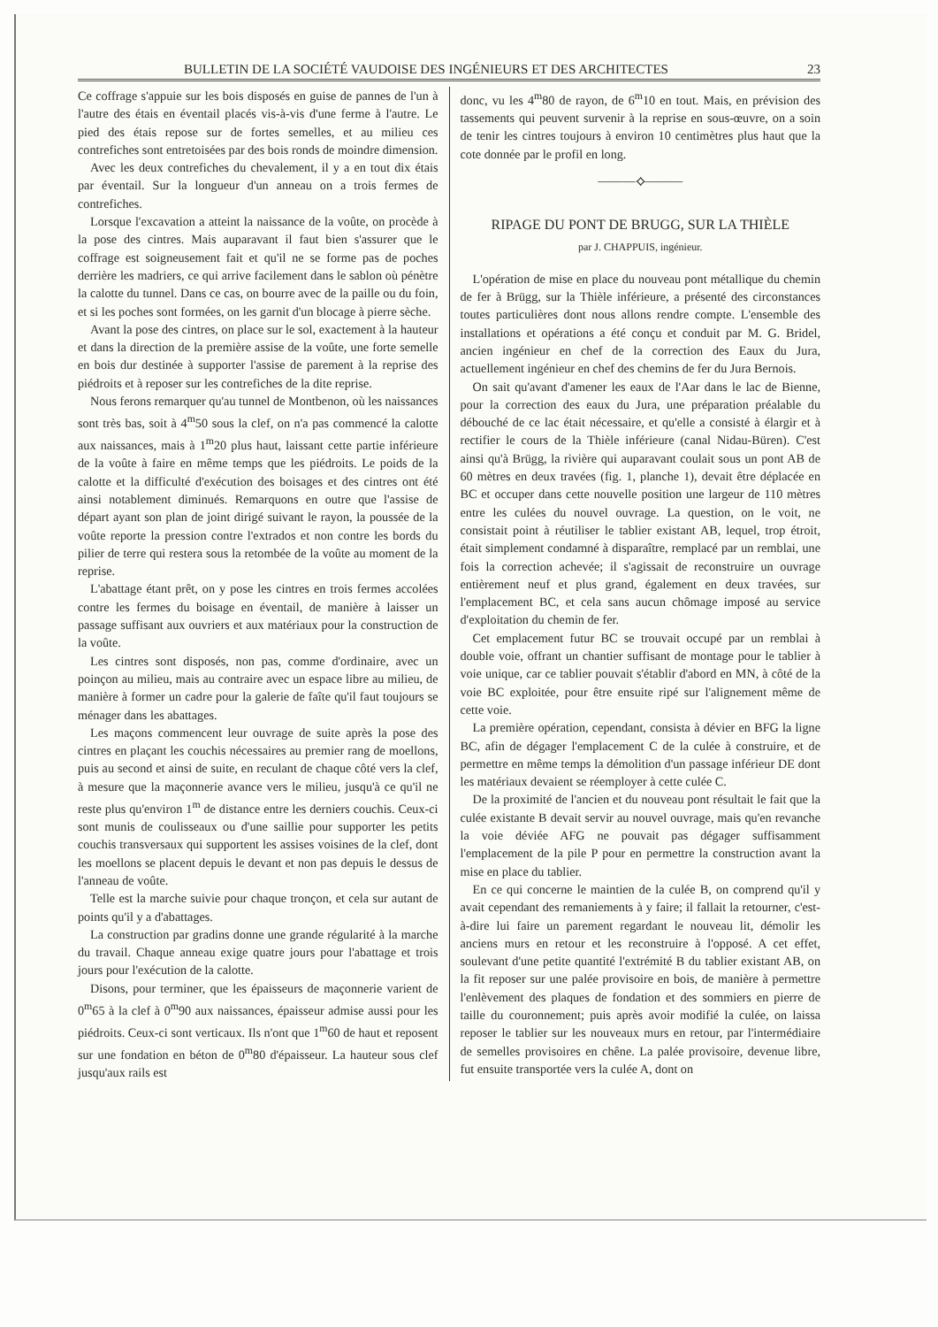BULLETIN DE LA SOCIÉTÉ VAUDOISE DES INGÉNIEURS ET DES ARCHITECTES 23
Ce coffrage s'appuie sur les bois disposés en guise de pannes de l'un à l'autre des étais en éventail placés vis-à-vis d'une ferme à l'autre. Le pied des étais repose sur de fortes semelles, et au milieu ces contrefiches sont entretoisées par des bois ronds de moindre dimension.
Avec les deux contrefiches du chevalement, il y a en tout dix étais par éventail. Sur la longueur d'un anneau on a trois fermes de contrefiches.
Lorsque l'excavation a atteint la naissance de la voûte, on procède à la pose des cintres. Mais auparavant il faut bien s'assurer que le coffrage est soigneusement fait et qu'il ne se forme pas de poches derrière les madriers, ce qui arrive facilement dans le sablon où pénètre la calotte du tunnel. Dans ce cas, on bourre avec de la paille ou du foin, et si les poches sont formées, on les garnit d'un blocage à pierre sèche.
Avant la pose des cintres, on place sur le sol, exactement à la hauteur et dans la direction de la première assise de la voûte, une forte semelle en bois dur destinée à supporter l'assise de parement à la reprise des piédroits et à reposer sur les contrefiches de la dite reprise.
Nous ferons remarquer qu'au tunnel de Montbenon, où les naissances sont très bas, soit à 4<sup>m</sup>50 sous la clef, on n'a pas commencé la calotte aux naissances, mais à 1<sup>m</sup>20 plus haut, laissant cette partie inférieure de la voûte à faire en même temps que les piédroits. Le poids de la calotte et la difficulté d'exécution des boisages et des cintres ont été ainsi notablement diminués. Remarquons en outre que l'assise de départ ayant son plan de joint dirigé suivant le rayon, la poussée de la voûte reporte la pression contre l'extrados et non contre les bords du pilier de terre qui restera sous la retombée de la voûte au moment de la reprise.
L'abattage étant prêt, on y pose les cintres en trois fermes accolées contre les fermes du boisage en éventail, de manière à laisser un passage suffisant aux ouvriers et aux matériaux pour la construction de la voûte.
Les cintres sont disposés, non pas, comme d'ordinaire, avec un poinçon au milieu, mais au contraire avec un espace libre au milieu, de manière à former un cadre pour la galerie de faîte qu'il faut toujours se ménager dans les abattages.
Les maçons commencent leur ouvrage de suite après la pose des cintres en plaçant les couchis nécessaires au premier rang de moellons, puis au second et ainsi de suite, en reculant de chaque côté vers la clef, à mesure que la maçonnerie avance vers le milieu, jusqu'à ce qu'il ne reste plus qu'environ 1<sup>m</sup> de distance entre les derniers couchis. Ceux-ci sont munis de coulisseaux ou d'une saillie pour supporter les petits couchis transversaux qui supportent les assises voisines de la clef, dont les moellons se placent depuis le devant et non pas depuis le dessus de l'anneau de voûte.
Telle est la marche suivie pour chaque tronçon, et cela sur autant de points qu'il y a d'abattages.
La construction par gradins donne une grande régularité à la marche du travail. Chaque anneau exige quatre jours pour l'abattage et trois jours pour l'exécution de la calotte.
Disons, pour terminer, que les épaisseurs de maçonnerie varient de 0<sup>m</sup>65 à la clef à 0<sup>m</sup>90 aux naissances, épaisseur admise aussi pour les piédroits. Ceux-ci sont verticaux. Ils n'ont que 1<sup>m</sup>60 de haut et reposent sur une fondation en béton de 0<sup>m</sup>80 d'épaisseur. La hauteur sous clef jusqu'aux rails est
donc, vu les 4<sup>m</sup>80 de rayon, de 6<sup>m</sup>10 en tout. Mais, en prévision des tassements qui peuvent survenir à la reprise en sous-œuvre, on a soin de tenir les cintres toujours à environ 10 centimètres plus haut que la cote donnée par le profil en long.
———⟡———
RIPAGE DU PONT DE BRUGG, SUR LA THIÈLE
par J. CHAPPUIS, ingénieur.
L'opération de mise en place du nouveau pont métallique du chemin de fer à Brügg, sur la Thièle inférieure, a présenté des circonstances toutes particulières dont nous allons rendre compte. L'ensemble des installations et opérations a été conçu et conduit par M. G. Bridel, ancien ingénieur en chef de la correction des Eaux du Jura, actuellement ingénieur en chef des chemins de fer du Jura Bernois.
On sait qu'avant d'amener les eaux de l'Aar dans le lac de Bienne, pour la correction des eaux du Jura, une préparation préalable du débouché de ce lac était nécessaire, et qu'elle a consisté à élargir et à rectifier le cours de la Thièle inférieure (canal Nidau-Büren). C'est ainsi qu'à Brügg, la rivière qui auparavant coulait sous un pont AB de 60 mètres en deux travées (fig. 1, planche 1), devait être déplacée en BC et occuper dans cette nouvelle position une largeur de 110 mètres entre les culées du nouvel ouvrage. La question, on le voit, ne consistait point à réutiliser le tablier existant AB, lequel, trop étroit, était simplement condamné à disparaître, remplacé par un remblai, une fois la correction achevée; il s'agissait de reconstruire un ouvrage entièrement neuf et plus grand, également en deux travées, sur l'emplacement BC, et cela sans aucun chômage imposé au service d'exploitation du chemin de fer.
Cet emplacement futur BC se trouvait occupé par un remblai à double voie, offrant un chantier suffisant de montage pour le tablier à voie unique, car ce tablier pouvait s'établir d'abord en MN, à côté de la voie BC exploitée, pour être ensuite ripé sur l'alignement même de cette voie.
La première opération, cependant, consista à dévier en BFG la ligne BC, afin de dégager l'emplacement C de la culée à construire, et de permettre en même temps la démolition d'un passage inférieur DE dont les matériaux devaient se réemployer à cette culée C.
De la proximité de l'ancien et du nouveau pont résultait le fait que la culée existante B devait servir au nouvel ouvrage, mais qu'en revanche la voie déviée AFG ne pouvait pas dégager suffisamment l'emplacement de la pile P pour en permettre la construction avant la mise en place du tablier.
En ce qui concerne le maintien de la culée B, on comprend qu'il y avait cependant des remaniements à y faire; il fallait la retourner, c'est-à-dire lui faire un parement regardant le nouveau lit, démolir les anciens murs en retour et les reconstruire à l'opposé. A cet effet, soulevant d'une petite quantité l'extrémité B du tablier existant AB, on la fit reposer sur une palée provisoire en bois, de manière à permettre l'enlèvement des plaques de fondation et des sommiers en pierre de taille du couronnement; puis après avoir modifié la culée, on laissa reposer le tablier sur les nouveaux murs en retour, par l'intermédiaire de semelles provisoires en chêne. La palée provisoire, devenue libre, fut ensuite transportée vers la culée A, dont on